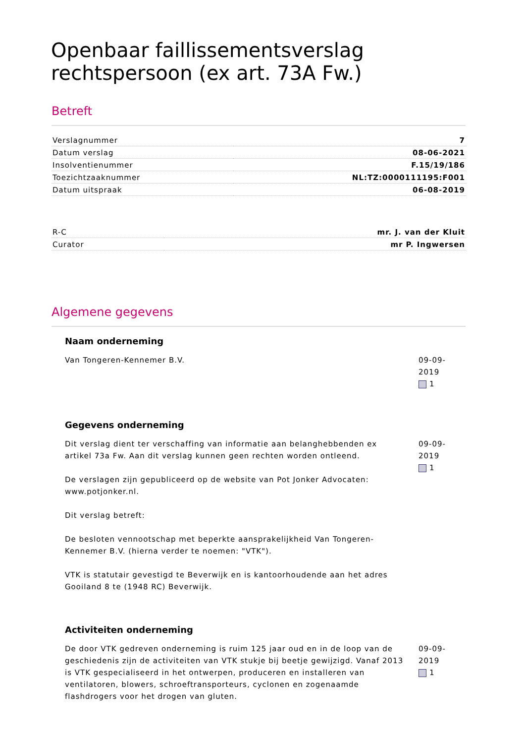Openbaar faillissementsverslag rechtspersoon (ex art. 73A Fw.)
Betreft
| Verslagnummer | 7 |
| Datum verslag | 08-06-2021 |
| Insolventienummer | F.15/19/186 |
| Toezichtzaaknummer | NL:TZ:0000111195:F001 |
| Datum uitspraak | 06-08-2019 |
| R-C | mr. J. van der Kluit |
| Curator | mr P. Ingwersen |
Algemene gegevens
Naam onderneming
Van Tongeren-Kennemer B.V. 09-09-2019
1
Gegevens onderneming
Dit verslag dient ter verschaffing van informatie aan belanghebbenden ex artikel 73a Fw. Aan dit verslag kunnen geen rechten worden ontleend.
De verslagen zijn gepubliceerd op de website van Pot Jonker Advocaten: www.potjonker.nl.
Dit verslag betreft:
De besloten vennootschap met beperkte aansprakelijkheid Van Tongeren-Kennemer B.V. (hierna verder te noemen: "VTK").
VTK is statutair gevestigd te Beverwijk en is kantoorhoudende aan het adres Gooiland 8 te (1948 RC) Beverwijk.
09-09-2019
1
Activiteiten onderneming
De door VTK gedreven onderneming is ruim 125 jaar oud en in de loop van de geschiedenis zijn de activiteiten van VTK stukje bij beetje gewijzigd. Vanaf 2013 is VTK gespecialiseerd in het ontwerpen, produceren en installeren van ventilatoren, blowers, schroeftransporteurs, cyclonen en zogenaamde flashdrogers voor het drogen van gluten.
09-09-2019
1